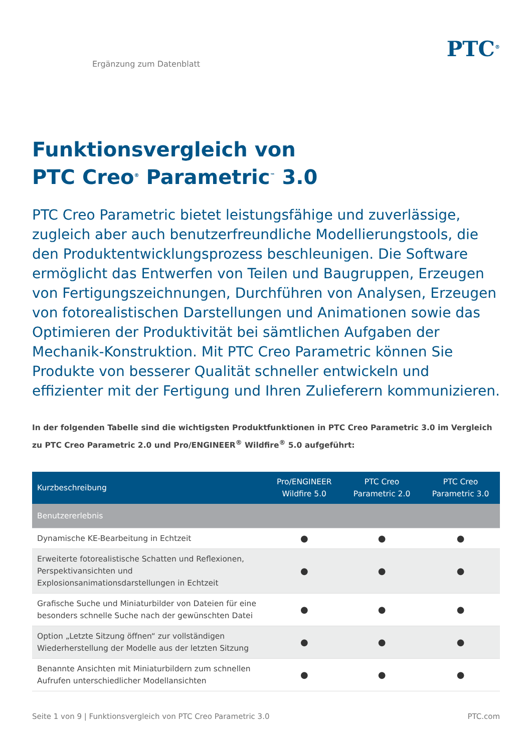Ergänzung zum Datenblatt
PTC<sup>®</sup>
Funktionsvergleich von
PTC Creo<sup>®</sup> Parametric<sup>™</sup> 3.0
PTC Creo Parametric bietet leistungsfähige und zuverlässige, zugleich aber auch benutzerfreundliche Modellierungstools, die den Produktentwicklungsprozess beschleunigen. Die Software ermöglicht das Entwerfen von Teilen und Baugruppen, Erzeugen von Fertigungszeichnungen, Durchführen von Analysen, Erzeugen von fotorealistischen Darstellungen und Animationen sowie das Optimieren der Produktivität bei sämtlichen Aufgaben der Mechanik-Konstruktion. Mit PTC Creo Parametric können Sie Produkte von besserer Qualität schneller entwickeln und effizienter mit der Fertigung und Ihren Zulieferern kommunizieren.
In der folgenden Tabelle sind die wichtigsten Produktfunktionen in PTC Creo Parametric 3.0 im Vergleich zu PTC Creo Parametric 2.0 und Pro/ENGINEER<sup>®</sup> Wildfire<sup>®</sup> 5.0 aufgeführt:
| Kurzbeschreibung | Pro/ENGINEER Wildfire 5.0 | PTC Creo Parametric 2.0 | PTC Creo Parametric 3.0 |
| --- | --- | --- | --- |
| Benutzererlebnis | | | |
| Dynamische KE-Bearbeitung in Echtzeit | ● | ● | ● |
| Erweiterte fotorealistische Schatten und Reflexionen, Perspektivansichten und Explosionsanimationsdarstellungen in Echtzeit | ● | ● | ● |
| Grafische Suche und Miniaturbilder von Dateien für eine besonders schnelle Suche nach der gewünschten Datei | ● | ● | ● |
| Option „Letzte Sitzung öffnen“ zur vollständigen Wiederherstellung der Modelle aus der letzten Sitzung | ● | ● | ● |
| Benannte Ansichten mit Miniaturbildern zum schnellen Aufrufen unterschiedlicher Modellansichten | ● | ● | ● |
Seite 1 von 9 | Funktionsvergleich von PTC Creo Parametric 3.0 PTC.com